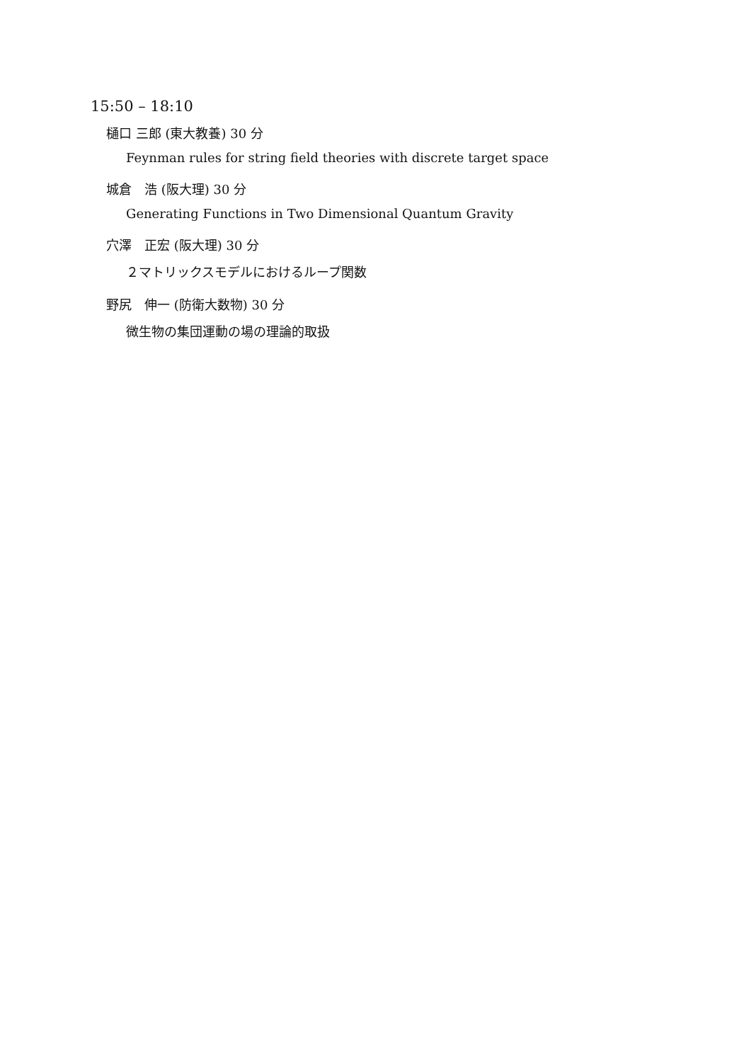15:50 – 18:10
樋口 三郎 (東大教養) 30 分
Feynman rules for string field theories with discrete target space
城倉　浩 (阪大理) 30 分
Generating Functions in Two Dimensional Quantum Gravity
穴澤　正宏 (阪大理) 30 分
２マトリックスモデルにおけるループ関数
野尻　伸一 (防衛大数物) 30 分
微生物の集団運動の場の理論的取扱